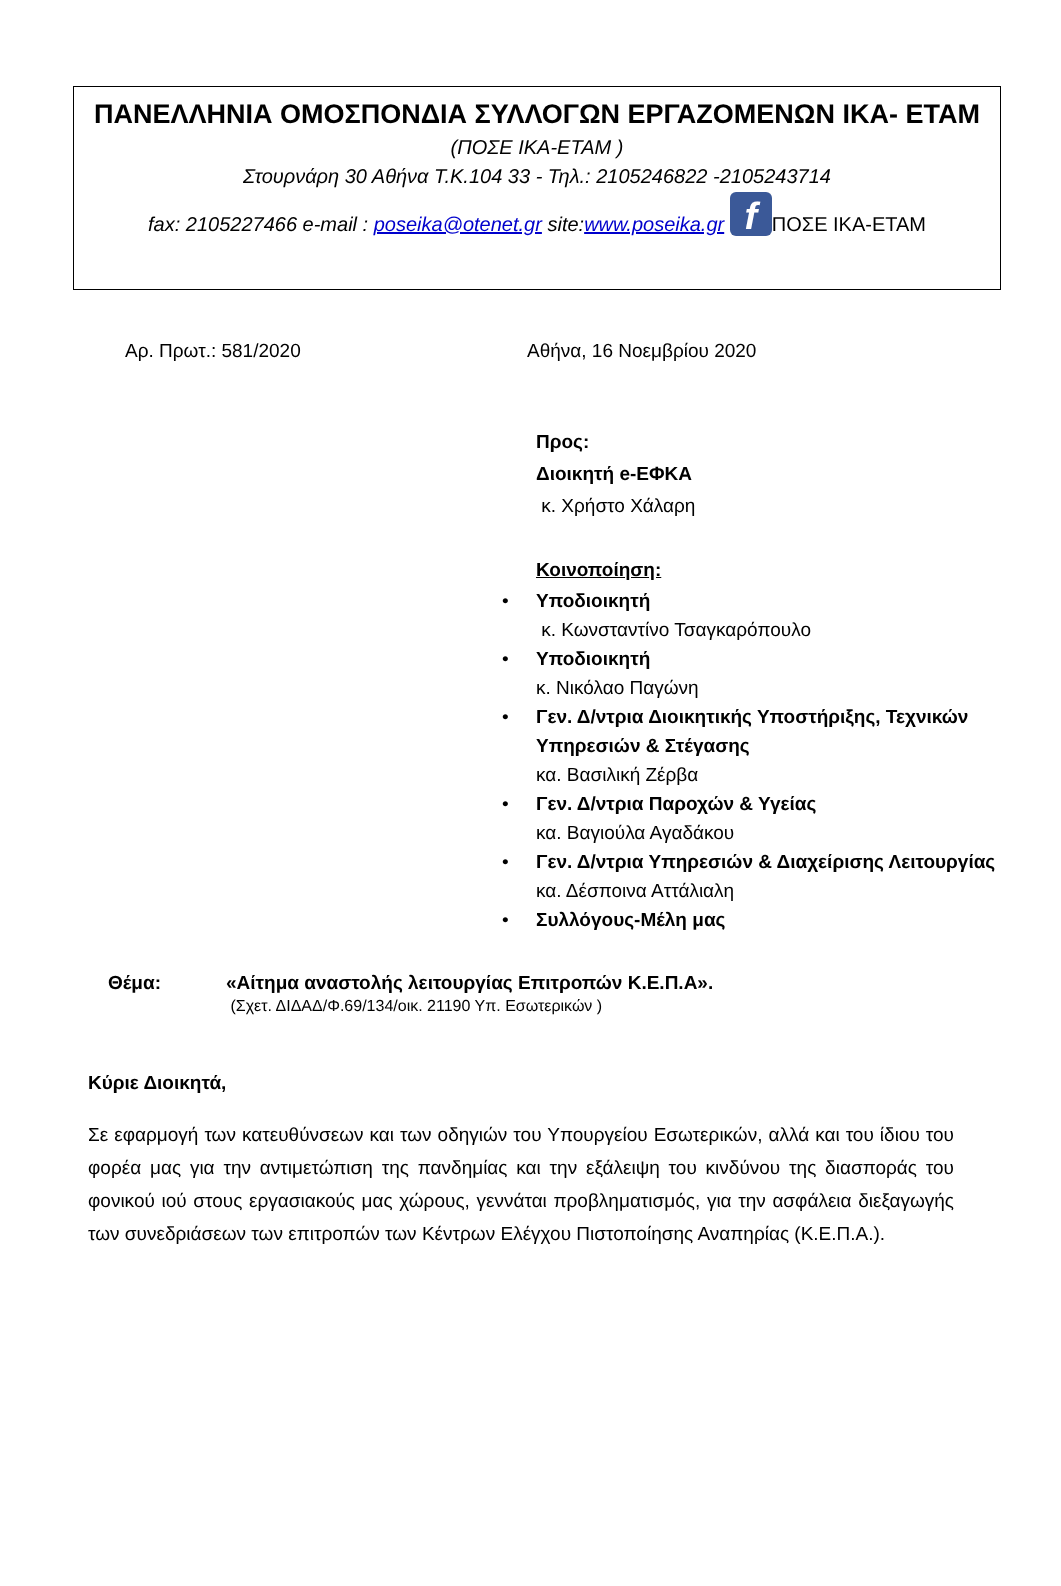ΠΑΝΕΛΛΗΝΙΑ ΟΜΟΣΠΟΝΔΙΑ ΣΥΛΛΟΓΩΝ ΕΡΓΑΖΟΜΕΝΩΝ ΙΚΑ- ΕΤΑΜ
(ΠΟΣΕ ΙΚΑ-ΕΤΑΜ )
Στουρνάρη 30 Αθήνα Τ.Κ.104 33 - Τηλ.: 2105246822 -2105243714
fax: 2105227466 e-mail : poseika@otenet.gr site:www.poseika.gr f ΠΟΣΕ ΙΚΑ-ΕΤΑΜ
Αρ. Πρωτ.: 581/2020 Αθήνα, 16 Νοεμβρίου 2020
Προς:
Διοικητή e-ΕΦΚΑ
κ. Χρήστο Χάλαρη
Κοινοποίηση:
• Υποδιοικητή
κ. Κωνσταντίνο Τσαγκαρόπουλο
• Υποδιοικητή
κ. Νικόλαο Παγώνη
• Γεν. Δ/ντρια Διοικητικής Υποστήριξης, Τεχνικών Υπηρεσιών & Στέγασης
κα. Βασιλική Ζέρβα
• Γεν. Δ/ντρια Παροχών & Υγείας
κα. Βαγιούλα Αγαδάκου
• Γεν. Δ/ντρια Υπηρεσιών & Διαχείρισης Λειτουργίας
κα. Δέσποινα Αττάλιαλη
• Συλλόγους-Μέλη μας
Θέμα: «Αίτημα αναστολής λειτουργίας Επιτροπών Κ.Ε.Π.Α».
(Σχετ. ΔΙΔΑΔ/Φ.69/134/οικ. 21190 Υπ. Εσωτερικών )
Κύριε Διοικητά,
Σε εφαρμογή των κατευθύνσεων και των οδηγιών του Υπουργείου Εσωτερικών, αλλά και του ίδιου του φορέα μας για την αντιμετώπιση της πανδημίας και την εξάλειψη του κινδύνου της διασποράς του φονικού ιού στους εργασιακούς μας χώρους, γεννάται προβληματισμός, για την ασφάλεια διεξαγωγής των συνεδριάσεων των επιτροπών των Κέντρων Ελέγχου Πιστοποίησης Αναπηρίας (Κ.Ε.Π.Α.).